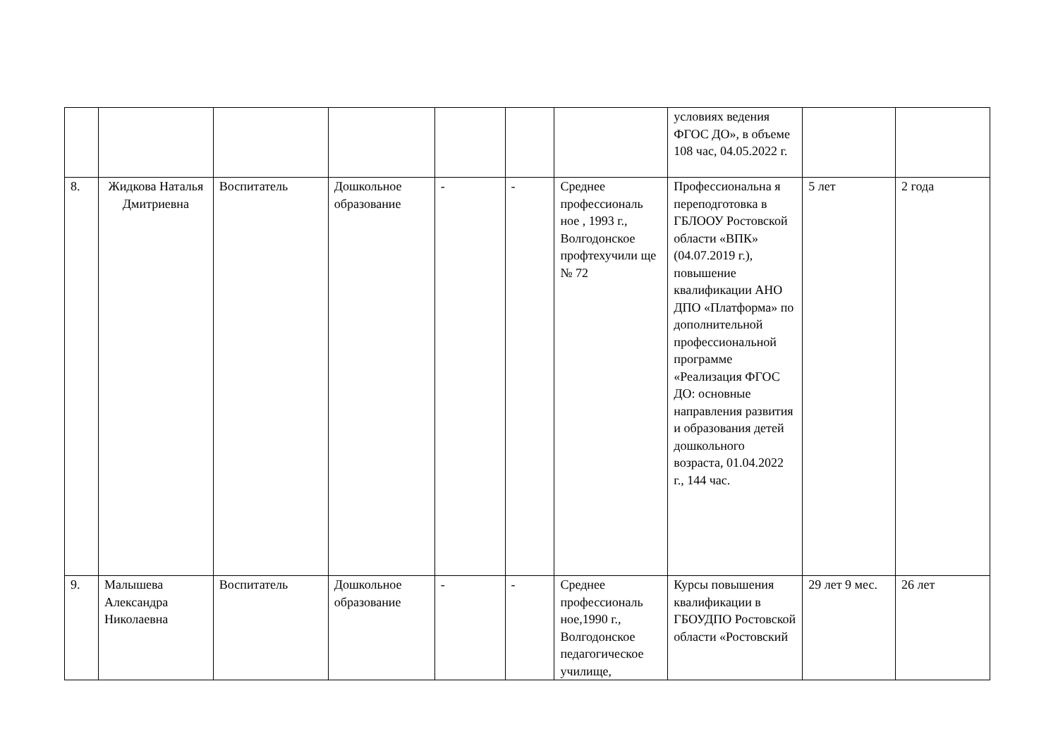| | | | | | | | условиях ведения ФГОС ДО», в объеме 108 час, 04.05.2022 г. | | |
| 8. | Жидкова Наталья Дмитриевна | Воспитатель | Дошкольное образование | - | - | Среднее профессиональ ное , 1993 г., Волгодонское профтехучили ще № 72 | Профессиональна я переподготовка в ГБЛООУ Ростовской области «ВПК» (04.07.2019 г.), повышение квалификации АНО ДПО «Платформа» по дополнительной профессиональной программе «Реализация ФГОС ДО: основные направления развития и образования детей дошкольного возраста, 01.04.2022 г., 144 час. | 5 лет | 2 года |
| 9. | Малышева Александра Николаевна | Воспитатель | Дошкольное образование | - | - | Среднее профессиональ ное,1990 г., Волгодонское педагогическое училище, | Курсы повышения квалификации в ГБОУДПО Ростовской области «Ростовский | 29 лет 9 мес. | 26 лет |